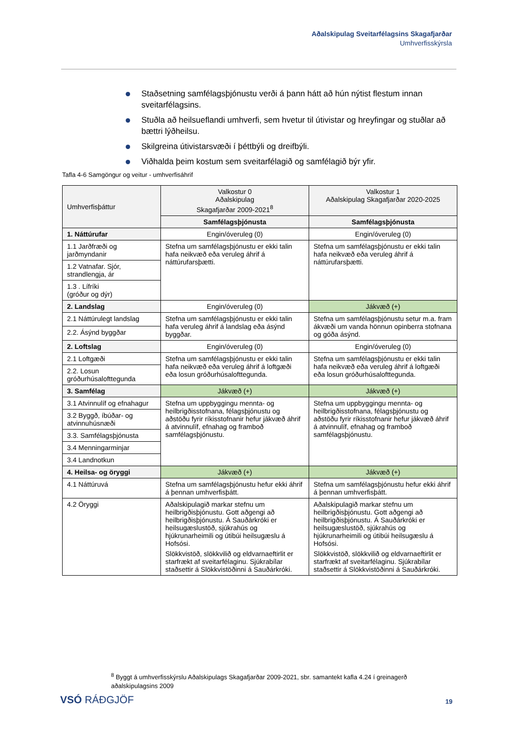Aðalskipulag Sveitarfélagsins Skagafjarðar
Umhverfisskýrsla
Staðsetning samfélagsþjónustu verði á þann hátt að hún nýtist flestum innan sveitarfélagsins.
Stuðla að heilsueflandi umhverfi, sem hvetur til útivistar og hreyfingar og stuðlar að bættri lýðheilsu.
Skilgreina útivistarsvæði í þéttbýli og dreifbýli.
Viðhalda þeim kostum sem sveitarfélagið og samfélagið býr yfir.
Tafla 4-6 Samgöngur og veitur - umhverfisáhrif
| Umhverfisþáttur | Valkostur 0 Aðalskipulag Skagafjarðar 2009-2021<sup>8</sup> | Valkostur 1 Aðalskipulag Skagafjarðar 2020-2025 |
| --- | --- | --- |
| | Samfélagsþjónusta | Samfélagsþjónusta |
| 1. Náttúrufar | Engin/óveruleg (0) | Engin/óveruleg (0) |
| 1.1 Jarðfræði og jarðmyndanir | Stefna um samfélagsþjónustu er ekki talin hafa neikvæð eða veruleg áhrif á náttúrufarsþætti. | Stefna um samfélagsþjónustu er ekki talin hafa neikvæð eða veruleg áhrif á náttúrufarsþætti. |
| 1.2 Vatnafar. Sjór, strandlengja, ár | | |
| 1.3 . Lífríki (gróður og dýr) | | |
| 2. Landslag | Engin/óveruleg (0) | Jákvæð (+) |
| 2.1 Náttúrulegt landslag | Stefna um samfélagsþjónustu er ekki talin hafa veruleg áhrif á landslag eða ásýnd byggðar. | Stefna um samfélagsþjónustu setur m.a. fram ákvæði um vanda hönnun opinberra stofnana og góða ásýnd. |
| 2.2. Ásýnd byggðar | | |
| 2. Loftslag | Engin/óveruleg (0) | Engin/óveruleg (0) |
| 2.1 Loftgæði | Stefna um samfélagsþjónustu er ekki talin hafa neikvæð eða veruleg áhrif á loftgæði eða losun gróðurhúsalofttegunda. | Stefna um samfélagsþjónustu er ekki talin hafa neikvæð eða veruleg áhrif á loftgæði eða losun gróðurhúsalofttegunda. |
| 2.2. Losun gróðurhúsalofttegunda | | |
| 3. Samfélag | Jákvæð (+) | Jákvæð (+) |
| 3.1 Atvinnulíf og efnahagur | Stefna um uppbyggingu mennta- og heilbrigðisstofnana, félagsþjónustu og aðstöðu fyrir ríkisstofnanir hefur jákvæð áhrif á atvinnulíf, efnahag og framboð samfélagsþjónustu. | Stefna um uppbyggingu mennta- og heilbrigðisstofnana, félagsþjónustu og aðstöðu fyrir ríkisstofnanir hefur jákvæð áhrif á atvinnulíf, efnahag og framboð samfélagsþjónustu. |
| 3.2 Byggð, íbúðar- og atvinnuhúsnæði | | |
| 3.3. Samfélagsþjónusta | | |
| 3.4 Menningarminjar | | |
| 3.4 Landnotkun | | |
| 4. Heilsa- og öryggi | Jákvæð (+) | Jákvæð (+) |
| 4.1 Náttúruvá | Stefna um samfélagsþjónustu hefur ekki áhrif á þennan umhverfisþátt. | Stefna um samfélagsþjónustu hefur ekki áhrif á þennan umhverfisþátt. |
| 4.2 Öryggi | Aðalskipulagið markar stefnu um heilbrigðisþjónustu. Gott aðgengi að heilbrigðisþjónustu. Á Sauðárkróki er heilsugæslustöð, sjúkrahús og hjúkrunarheimili og útibúi heilsugæslu á Hofsósi. Slökkvistöð, slökkvilið og eldvarnaeftirlit er starfrækt af sveitarfélaginu. Sjúkrabílar staðsettir á Slökkvistöðinni á Sauðárkróki. | Aðalskipulagið markar stefnu um heilbrigðisþjónustu. Gott aðgengi að heilbrigðisþjónustu. Á Sauðárkróki er heilsugæslustöð, sjúkrahús og hjúkrunarheimili og útibúi heilsugæslu á Hofsósi. Slökkvistöð, slökkvilið og eldvarnaeftirlit er starfrækt af sveitarfélaginu. Sjúkrabílar staðsettir á Slökkvistöðinni á Sauðárkróki. |
<sup>8</sup> Byggt á umhverfisskýrslu Aðalskipulags Skagafjarðar 2009-2021, sbr. samantekt kafla 4.24 í greinagerð aðalskipulagsins 2009
VSÓ RÁÐGJÖF 19